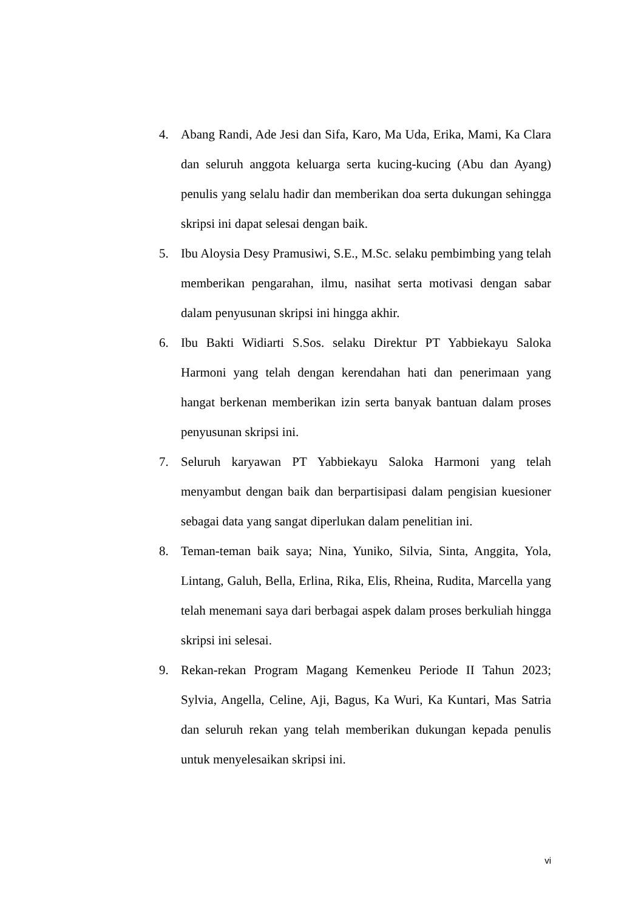4. Abang Randi, Ade Jesi dan Sifa, Karo, Ma Uda, Erika, Mami, Ka Clara dan seluruh anggota keluarga serta kucing-kucing (Abu dan Ayang) penulis yang selalu hadir dan memberikan doa serta dukungan sehingga skripsi ini dapat selesai dengan baik.
5. Ibu Aloysia Desy Pramusiwi, S.E., M.Sc. selaku pembimbing yang telah memberikan pengarahan, ilmu, nasihat serta motivasi dengan sabar dalam penyusunan skripsi ini hingga akhir.
6. Ibu Bakti Widiarti S.Sos. selaku Direktur PT Yabbiekayu Saloka Harmoni yang telah dengan kerendahan hati dan penerimaan yang hangat berkenan memberikan izin serta banyak bantuan dalam proses penyusunan skripsi ini.
7. Seluruh karyawan PT Yabbiekayu Saloka Harmoni yang telah menyambut dengan baik dan berpartisipasi dalam pengisian kuesioner sebagai data yang sangat diperlukan dalam penelitian ini.
8. Teman-teman baik saya; Nina, Yuniko, Silvia, Sinta, Anggita, Yola, Lintang, Galuh, Bella, Erlina, Rika, Elis, Rheina, Rudita, Marcella yang telah menemani saya dari berbagai aspek dalam proses berkuliah hingga skripsi ini selesai.
9. Rekan-rekan Program Magang Kemenkeu Periode II Tahun 2023; Sylvia, Angella, Celine, Aji, Bagus, Ka Wuri, Ka Kuntari, Mas Satria dan seluruh rekan yang telah memberikan dukungan kepada penulis untuk menyelesaikan skripsi ini.
vi